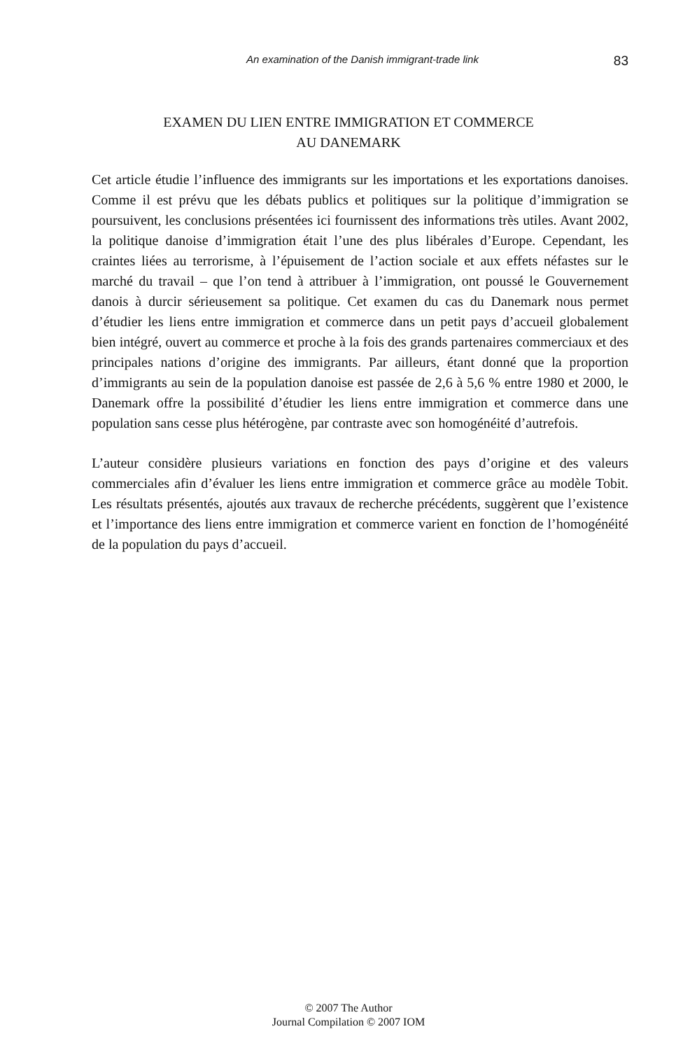An examination of the Danish immigrant-trade link
83
EXAMEN DU LIEN ENTRE IMMIGRATION ET COMMERCE
AU DANEMARK
Cet article étudie l’influence des immigrants sur les importations et les exportations danoises. Comme il est prévu que les débats publics et politiques sur la politique d’immigration se poursuivent, les conclusions présentées ici fournissent des informations très utiles. Avant 2002, la politique danoise d’immigration était l’une des plus libérales d’Europe. Cependant, les craintes liées au terrorisme, à l’épuisement de l’action sociale et aux effets néfastes sur le marché du travail – que l’on tend à attribuer à l’immigration, ont poussé le Gouvernement danois à durcir sérieusement sa politique. Cet examen du cas du Danemark nous permet d’étudier les liens entre immigration et commerce dans un petit pays d’accueil globalement bien intégré, ouvert au commerce et proche à la fois des grands partenaires commerciaux et des principales nations d’origine des immigrants. Par ailleurs, étant donné que la proportion d’immigrants au sein de la population danoise est passée de 2,6 à 5,6 % entre 1980 et 2000, le Danemark offre la possibilité d’étudier les liens entre immigration et commerce dans une population sans cesse plus hétérogène, par contraste avec son homogénéité d’autrefois.
L’auteur considère plusieurs variations en fonction des pays d’origine et des valeurs commerciales afin d’évaluer les liens entre immigration et commerce grâce au modèle Tobit. Les résultats présentés, ajoutés aux travaux de recherche précédents, suggèrent que l’existence et l’importance des liens entre immigration et commerce varient en fonction de l’homogénéité de la population du pays d’accueil.
© 2007 The Author
Journal Compilation © 2007 IOM